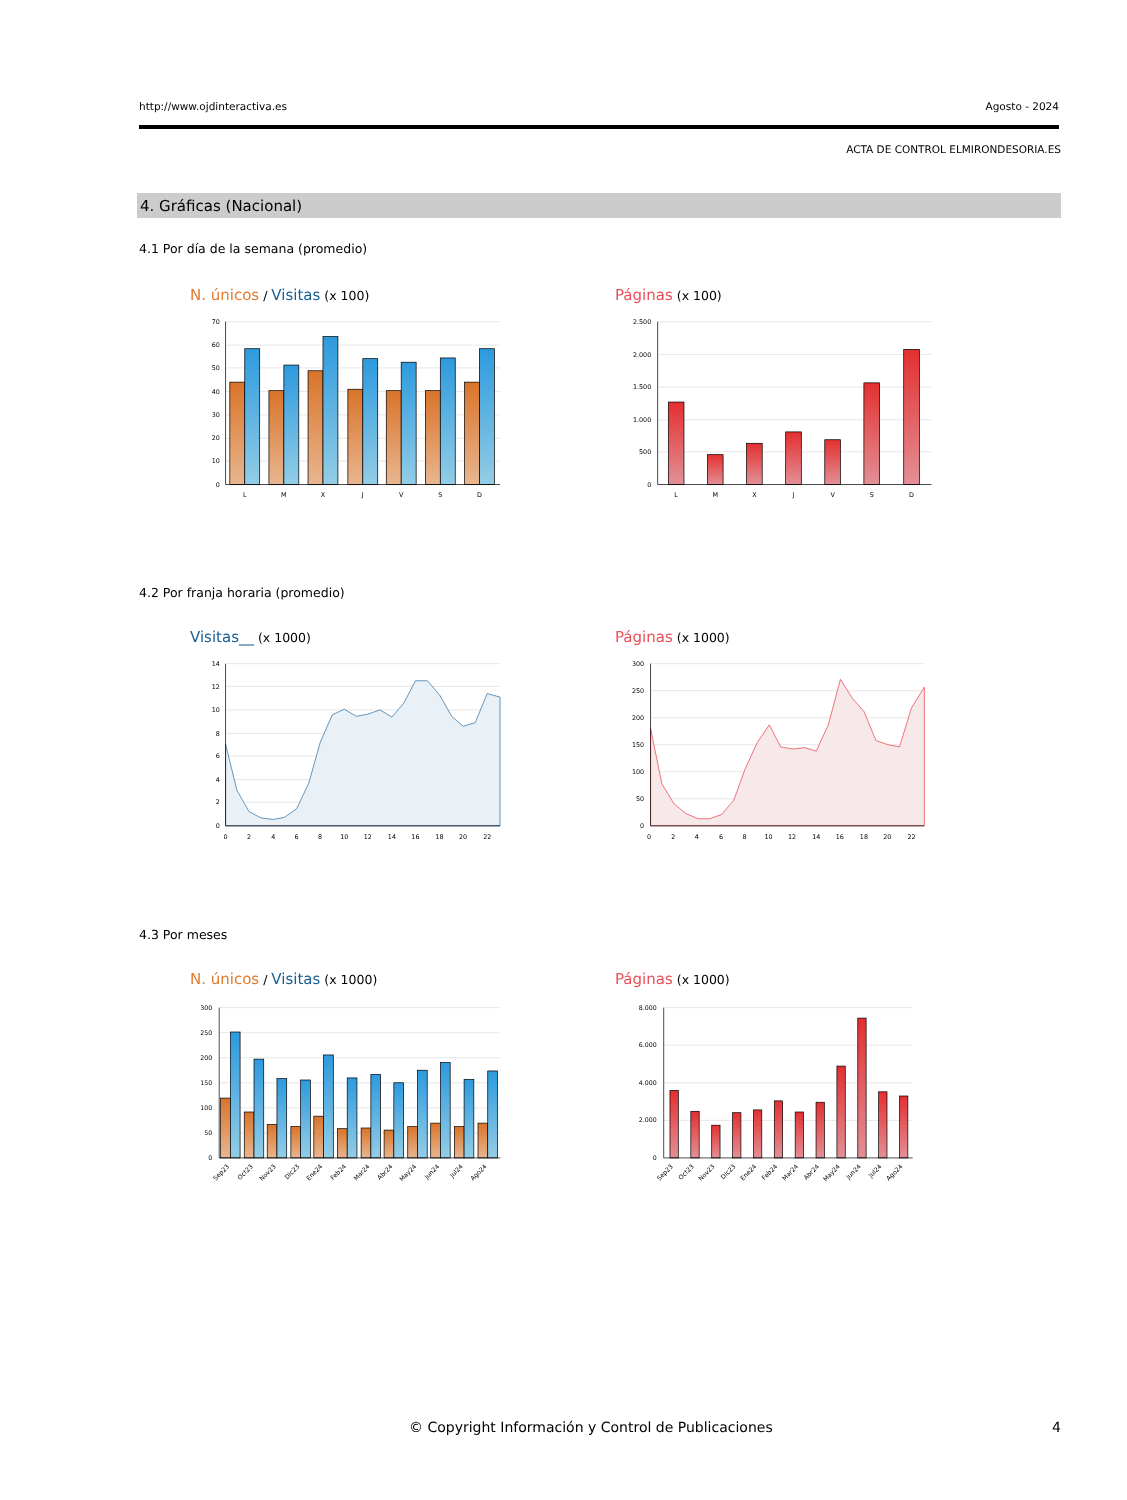http://www.ojdinteractiva.es Agosto - 2024
ACTA DE CONTROL ELMIRONDESORIA.ES
4. Gráficas (Nacional)
4.1 Por día de la semana (promedio)
N. únicos / Visitas (x 100)
70
60
50
40
30
20
10
0
L
M
X
J
V
S
D
Páginas (x 100)
2.500
2.000
1.500
1.000
500
0
L
M
X
J
V
S
D
4.2 Por franja horaria (promedio)
Visitas__ (x 1000)
14
12
10
8
6
4
2
0
0
2
4
6
8
10
12
14
16
18
20
22
Páginas (x 1000)
300
250
200
150
100
50
0
0
2
4
6
8
10
12
14
16
18
20
22
4.3 Por meses
N. únicos / Visitas (x 1000)
300
250
200
150
100
50
0
Sep23
Oct23
Nov23
Dic23
Ene24
Feb24
Mar24
Abr24
May24
Jun24
Jul24
Ago24
Páginas (x 1000)
8.000
6.000
4.000
2.000
0
Sep23
Oct23
Nov23
Dic23
Ene24
Feb24
Mar24
Abr24
May24
Jun24
Jul24
Ago24
© Copyright Información y Control de Publicaciones 4